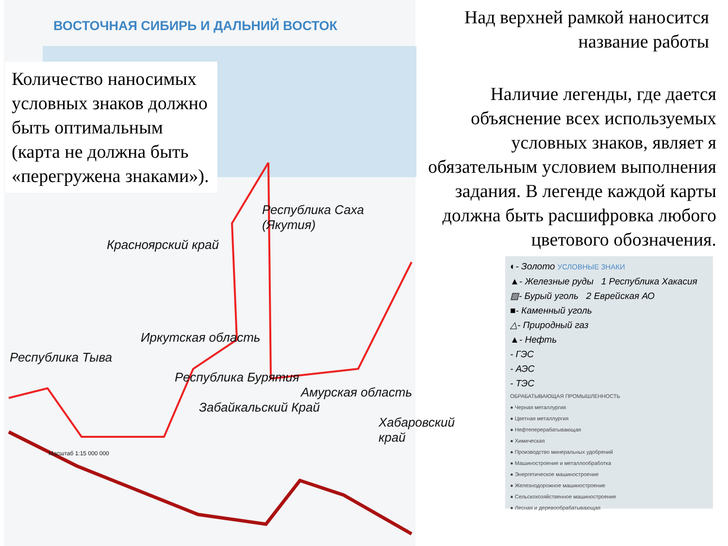ВОСТОЧНАЯ СИБИРЬ И ДАЛЬНИЙ ВОСТОК
Количество наносимых условных знаков должно быть оптимальным (карта не должна быть «перегружена знаками»).
Республика Саха (Якутия)
Красноярский край
Иркутская область
Республика Тыва
Республика Бурятия
Амурская область
Забайкальский Край
Хабаровский край
Масштаб 1:15 000 000
Над верхней рамкой наносится название работы
Наличие легенды, где дается объяснение всех используемых условных знаков, являет я обязательным условием выполнения задания. В легенде каждой карты должна быть расшифровка любого цветового обозначения.
◐- Золото УСЛОВНЫЕ ЗНАКИ
▲- Железные руды 1 Республика Хакасия
▨- Бурый уголь 2 Еврейская АО
■- Каменный уголь
△- Природный газ
▲- Нефть
- ГЭС
- АЭС
- ТЭС
ОБРАБАТЫВАЮЩАЯ ПРОМЫШЛЕННОСТЬ
● Черная металлургия
● Цветная металлургия
● Нефтеперерабатывающая
● Химическая
● Производство минеральных удобрений
● Машиностроение и металлообработка
● Энергетическое машиностроение
● Железнодорожное машиностроение
● Сельскохозяйственное машиностроение
● Лесная и деревообрабатывающая